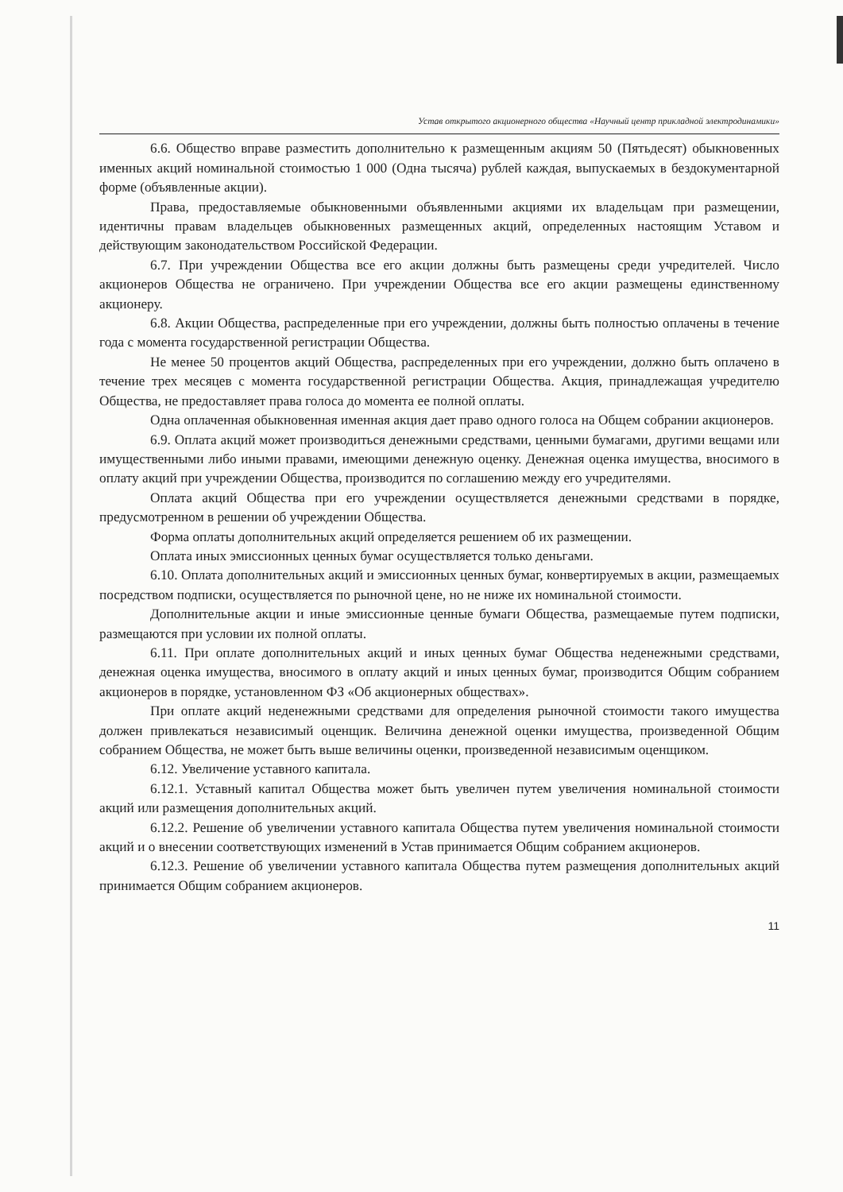Устав открытого акционерного общества «Научный центр прикладной электродинамики»
6.6. Общество вправе разместить дополнительно к размещенным акциям 50 (Пятьдесят) обыкновенных именных акций номинальной стоимостью 1 000 (Одна тысяча) рублей каждая, выпускаемых в бездокументарной форме (объявленные акции).
Права, предоставляемые обыкновенными объявленными акциями их владельцам при размещении, идентичны правам владельцев обыкновенных размещенных акций, определенных настоящим Уставом и действующим законодательством Российской Федерации.
6.7. При учреждении Общества все его акции должны быть размещены среди учредителей. Число акционеров Общества не ограничено. При учреждении Общества все его акции размещены единственному акционеру.
6.8. Акции Общества, распределенные при его учреждении, должны быть полностью оплачены в течение года с момента государственной регистрации Общества.
Не менее 50 процентов акций Общества, распределенных при его учреждении, должно быть оплачено в течение трех месяцев с момента государственной регистрации Общества. Акция, принадлежащая учредителю Общества, не предоставляет права голоса до момента ее полной оплаты.
Одна оплаченная обыкновенная именная акция дает право одного голоса на Общем собрании акционеров.
6.9. Оплата акций может производиться денежными средствами, ценными бумагами, другими вещами или имущественными либо иными правами, имеющими денежную оценку. Денежная оценка имущества, вносимого в оплату акций при учреждении Общества, производится по соглашению между его учредителями.
Оплата акций Общества при его учреждении осуществляется денежными средствами в порядке, предусмотренном в решении об учреждении Общества.
Форма оплаты дополнительных акций определяется решением об их размещении.
Оплата иных эмиссионных ценных бумаг осуществляется только деньгами.
6.10. Оплата дополнительных акций и эмиссионных ценных бумаг, конвертируемых в акции, размещаемых посредством подписки, осуществляется по рыночной цене, но не ниже их номинальной стоимости.
Дополнительные акции и иные эмиссионные ценные бумаги Общества, размещаемые путем подписки, размещаются при условии их полной оплаты.
6.11. При оплате дополнительных акций и иных ценных бумаг Общества неденежными средствами, денежная оценка имущества, вносимого в оплату акций и иных ценных бумаг, производится Общим собранием акционеров в порядке, установленном ФЗ «Об акционерных обществах».
При оплате акций неденежными средствами для определения рыночной стоимости такого имущества должен привлекаться независимый оценщик. Величина денежной оценки имущества, произведенной Общим собранием Общества, не может быть выше величины оценки, произведенной независимым оценщиком.
6.12. Увеличение уставного капитала.
6.12.1. Уставный капитал Общества может быть увеличен путем увеличения номинальной стоимости акций или размещения дополнительных акций.
6.12.2. Решение об увеличении уставного капитала Общества путем увеличения номинальной стоимости акций и о внесении соответствующих изменений в Устав принимается Общим собранием акционеров.
6.12.3. Решение об увеличении уставного капитала Общества путем размещения дополнительных акций принимается Общим собранием акционеров.
11